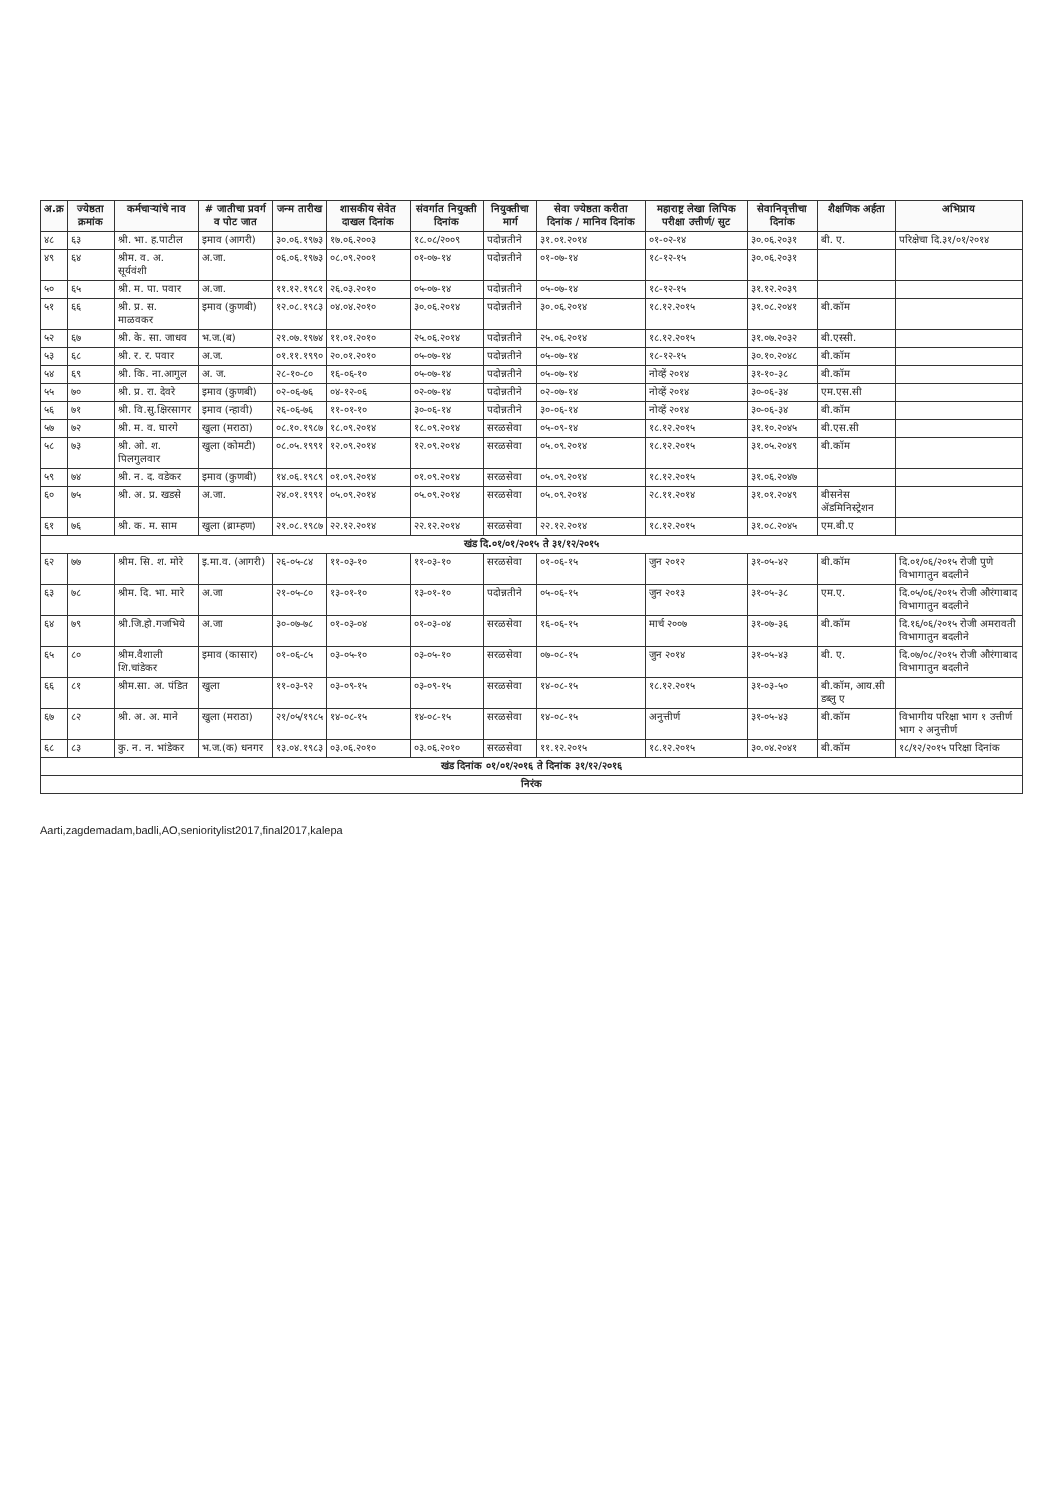| अ.क्र | ज्येष्ठता क्रमांक | कर्मचाऱ्यांचे नाव | # जातीचा प्रवर्ग व पोट जात | जन्म तारीख | शासकीय सेवेत दाखल दिनांक | संवर्गात नियुक्ती दिनांक | नियुक्तीचा मार्ग | सेवा ज्येष्ठता करीता दिनांक / मानिव दिनांक | महाराष्ट्र लेखा लिपिक परीक्षा उत्तीर्ण/ सुट | सेवानिवृत्तीचा दिनांक | शैक्षणिक अर्हता | अभिप्राय |
| --- | --- | --- | --- | --- | --- | --- | --- | --- | --- | --- | --- | --- |
| ४८ | ६३ | श्री. भा. ह.पाटील | इमाव (आगरी) | ३०.०६.१९७३ | १७.०६.२००३ | १८.०८/२००९ | पदोन्नतीने | ३१.०१.२०१४ | ०१-०२-१४ | ३०.०६.२०३१ | बी. ए. | परिक्षेचा दि.३१/०१/२०१४ |
| ४९ | ६४ | श्रीम. व. अ. सूर्यवंशी | अ.जा. | ०६.०६.१९७३ | ०८.०९.२००१ | ०१-०७-१४ | पदोन्नतीने | ०१-०७-१४ | १८-१२-१५ | ३०.०६.२०३१ | | |
| ५० | ६५ | श्री. म. पा. पवार | अ.जा. | ११.१२.१९८१ | २६.०३.२०१० | ०५-०७-१४ | पदोन्नतीने | ०५-०७-१४ | १८-१२-१५ | ३१.१२.२०३९ | | |
| ५१ | ६६ | श्री. प्र. स. माळवकर | इमाव (कुणबी) | १२.०८.१९८३ | ०४.०४.२०१० | ३०.०६.२०१४ | पदोन्नतीने | ३०.०६.२०१४ | १८.१२.२०१५ | ३१.०८.२०४१ | बी.कॉम | |
| ५२ | ६७ | श्री. के. सा. जाधव | भ.ज.(ब) | २१.०७.१९७४ | ११.०१.२०१० | २५.०६.२०१४ | पदोन्नतीने | २५.०६.२०१४ | १८.१२.२०१५ | ३१.०७.२०३२ | बी.एस्सी. | |
| ५३ | ६८ | श्री. र. र. पवार | अ.ज. | ०१.११.१९९० | २०.०१.२०१० | ०५-०७-१४ | पदोन्नतीने | ०५-०७-१४ | १८-१२-१५ | ३०.१०.२०४८ | बी.कॉम | |
| ५४ | ६९ | श्री. कि. ना.आगुल | अ. ज. | २८-१०-८० | १६-०६-१० | ०५-०७-१४ | पदोन्नतीने | ०५-०७-१४ | नोव्हें २०१४ | ३१-१०-३८ | बी.कॉम | |
| ५५ | ७० | श्री. प्र. रा. देवरे | इमाव (कुणबी) | ०२-०६-७६ | ०४-१२-०६ | ०२-०७-१४ | पदोन्नतीने | ०२-०७-१४ | नोव्हें २०१४ | ३०-०६-३४ | एम.एस.सी | |
| ५६ | ७१ | श्री. वि.सु.क्षिरसागर | इमाव (न्हावी) | २६-०६-७६ | ११-०१-१० | ३०-०६-१४ | पदोन्नतीने | ३०-०६-१४ | नोव्हें २०१४ | ३०-०६-३४ | बी.कॉम | |
| ५७ | ७२ | श्री. म. व. घारगे | खुला (मराठा) | ०८.१०.१९८७ | १८.०९.२०१४ | १८.०९.२०१४ | सरळसेवा | ०५-०९-१४ | १८.१२.२०१५ | ३१.१०.२०४५ | बी.एस.सी | |
| ५८ | ७३ | श्री. ओ. श. पिलगुलवार | खुला (कोमटी) | ०८.०५.१९९१ | १२.०९.२०१४ | १२.०९.२०१४ | सरळसेवा | ०५.०९.२०१४ | १८.१२.२०१५ | ३१.०५.२०४९ | बी.कॉम | |
| ५९ | ७४ | श्री. न. द. वडेकर | इमाव (कुणबी) | १४.०६.१९८९ | ०१.०९.२०१४ | ०१.०९.२०१४ | सरळसेवा | ०५.०९.२०१४ | १८.१२.२०१५ | ३१.०६.२०४७ | | |
| ६० | ७५ | श्री. अ. प्र. खडसे | अ.जा. | २४.०१.१९९१ | ०५.०९.२०१४ | ०५.०९.२०१४ | सरळसेवा | ०५.०९.२०१४ | २८.११.२०१४ | ३१.०१.२०४९ | बीसनेस ॲडमिनिस्ट्रेशन | |
| ६१ | ७६ | श्री. क. म. साम | खुला (ब्राम्हण) | २१.०८.१९८७ | २२.१२.२०१४ | २२.१२.२०१४ | सरळसेवा | २२.१२.२०१४ | १८.१२.२०१५ | ३१.०८.२०४५ | एम.बी.ए | |
| खंड दि.०१/०१/२०१५ ते ३१/१२/२०१५ | | | | | | | | | | | | |
| ६२ | ७७ | श्रीम. सि. श. मोरे | इ.मा.व. (आगरी) | २६-०५-८४ | ११-०३-१० | ११-०३-१० | सरळसेवा | ०१-०६-१५ | जुन २०१२ | ३१-०५-४२ | बी.कॉम | दि.०१/०६/२०१५ रोजी पुणे विभागातुन बदलीने |
| ६३ | ७८ | श्रीम. दि. भा. मारे | अ.जा | २१-०५-८० | १३-०१-१० | १३-०१-१० | पदोन्नतीने | ०५-०६-१५ | जुन २०१३ | ३१-०५-३८ | एम.ए. | दि.०५/०६/२०१५ रोजी औरंगाबाद विभागातुन बदलीने |
| ६४ | ७९ | श्री.जि.हो.गजभिये | अ.जा | ३०-०७-७८ | ०१-०३-०४ | ०१-०३-०४ | सरळसेवा | १६-०६-१५ | मार्च २००७ | ३१-०७-३६ | बी.कॉम | दि.१६/०६/२०१५ रोजी अमरावती विभागातुन बदलीने |
| ६५ | ८० | श्रीम.वैशाली शि.चांडेकर | इमाव (कासार) | ०१-०६-८५ | ०३-०५-१० | ०३-०५-१० | सरळसेवा | ०७-०८-१५ | जुन २०१४ | ३१-०५-४३ | बी. ए. | दि.०७/०८/२०१५ रोजी औरंगाबाद विभागातुन बदलीने |
| ६६ | ८१ | श्रीम.सा. अ. पंडित | खुला | ११-०३-९२ | ०३-०९-१५ | ०३-०९-१५ | सरळसेवा | १४-०८-१५ | १८.१२.२०१५ | ३१-०३-५० | बी.कॉम, आय.सी डब्लु ए | |
| ६७ | ८२ | श्री. अ. अ. माने | खुला (मराठा) | २१/०५/१९८५ | १४-०८-१५ | १४-०८-१५ | सरळसेवा | १४-०८-१५ | अनुत्तीर्ण | ३१-०५-४३ | बी.कॉम | विभागीय परिक्षा भाग १ उत्तीर्ण भाग २ अनुत्तीर्ण |
| ६८ | ८३ | कु. न. न. भांडेकर | भ.ज.(क) धनगर | १३.०४.१९८३ | ०३.०६.२०१० | ०३.०६.२०१० | सरळसेवा | ११.१२.२०१५ | १८.१२.२०१५ | ३०.०४.२०४१ | बी.कॉम | १८/१२/२०१५ परिक्षा दिनांक |
| खंड दिनांक ०१/०१/२०१६ ते दिनांक ३१/१२/२०१६ | | | | | | | | | | | | |
| निरंक | | | | | | | | | | | | |
Aarti,zagdemadam,badli,AO,senioritylist2017,final2017,kalepa